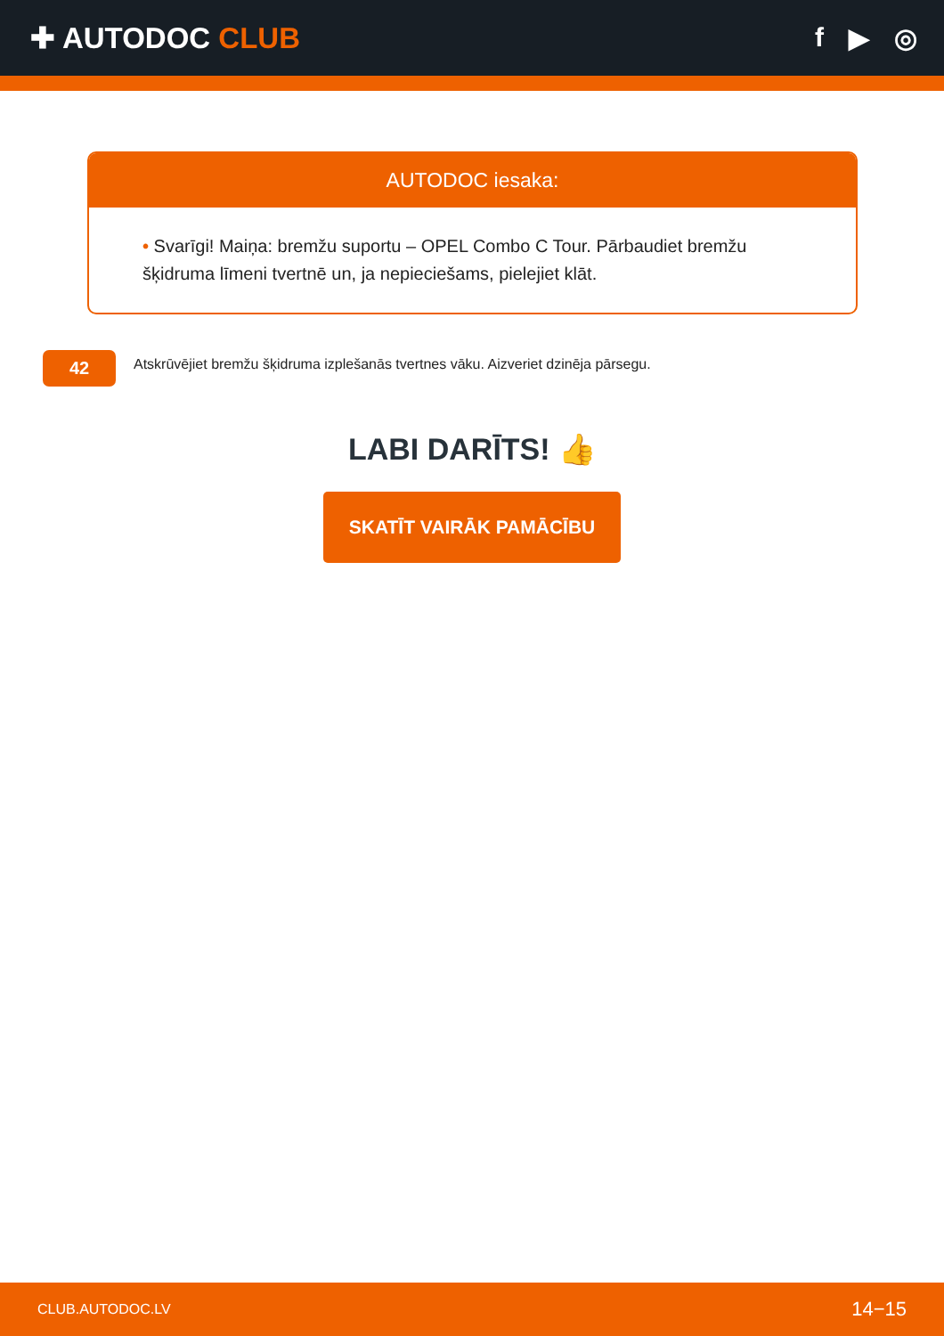✚ AUTODOC CLUB f ▶ ◎
AUTODOC iesaka:
• Svarīgi! Maiņa: bremžu suportu – OPEL Combo C Tour. Pārbaudiet bremžu šķidruma līmeni tvertnē un, ja nepieciešams, pielejiet klāt.
42
Atskrūvējiet bremžu šķidruma izplešanās tvertnes vāku. Aizveriet dzinēja pārsegu.
LABI DARĪTS! 👍
SKATĪT VAIRĀK PAMĀCĪBU
CLUB.AUTODOC.LV 14−15